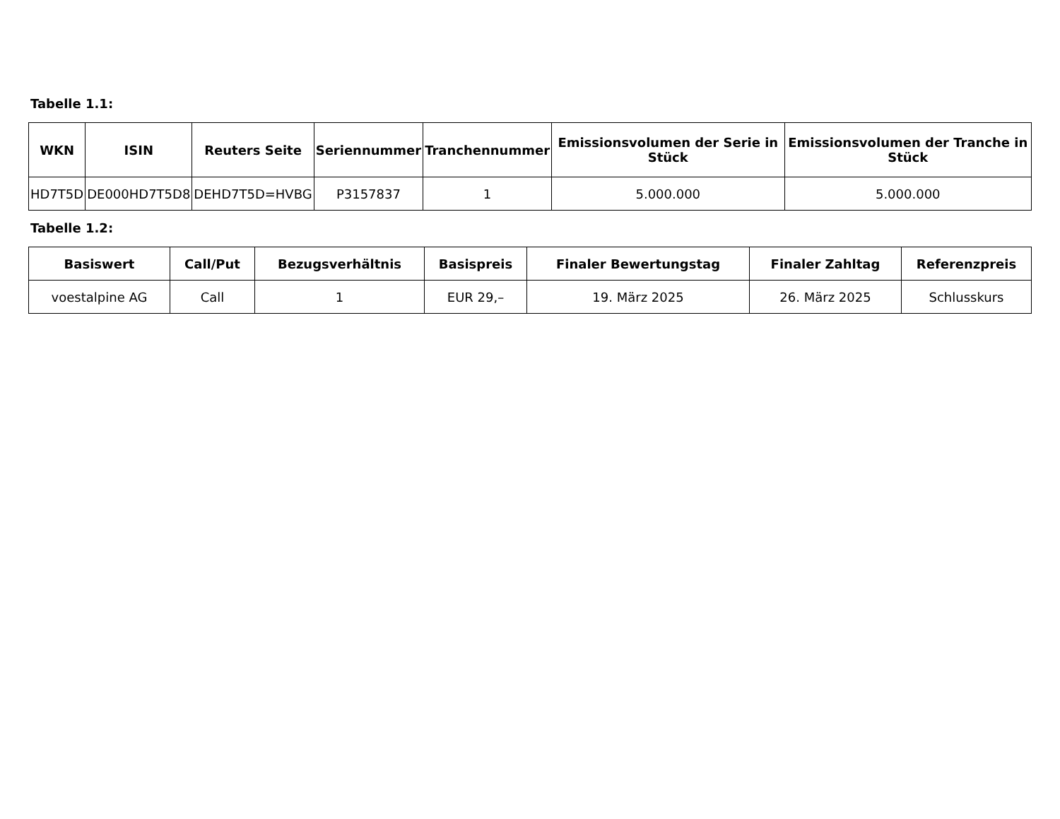Tabelle 1.1:
| WKN | ISIN | Reuters Seite | Seriennummer | Tranchennummer | Emissionsvolumen der Serie in Stück | Emissionsvolumen der Tranche in Stück |
| --- | --- | --- | --- | --- | --- | --- |
| HD7T5D | DE000HD7T5D8 | DEHD7T5D=HVBG | P3157837 | 1 | 5.000.000 | 5.000.000 |
Tabelle 1.2:
| Basiswert | Call/Put | Bezugsverhältnis | Basispreis | Finaler Bewertungstag | Finaler Zahltag | Referenzpreis |
| --- | --- | --- | --- | --- | --- | --- |
| voestalpine AG | Call | 1 | EUR 29,– | 19. März 2025 | 26. März 2025 | Schlusskurs |